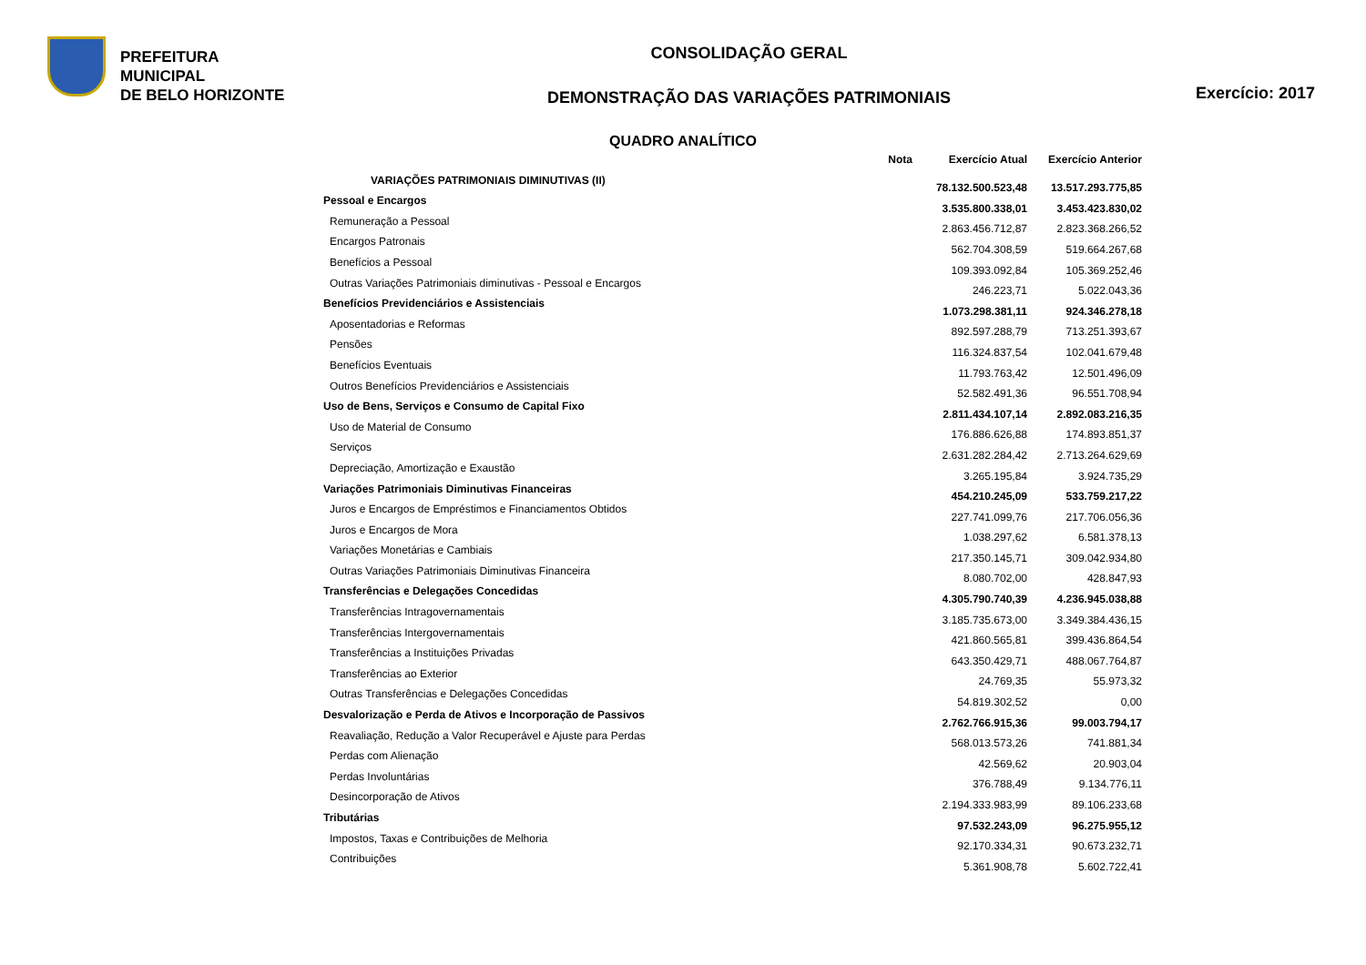PREFEITURA MUNICIPAL
DE BELO HORIZONTE
CONSOLIDAÇÃO GERAL
DEMONSTRAÇÃO DAS VARIAÇÕES PATRIMONIAIS
Exercício: 2017
QUADRO ANALÍTICO
| | Nota | Exercício Atual | Exercício Anterior |
| --- | --- | --- | --- |
| VARIAÇÕES PATRIMONIAIS DIMINUTIVAS (II) | | 78.132.500.523,48 | 13.517.293.775,85 |
| Pessoal e Encargos | | 3.535.800.338,01 | 3.453.423.830,02 |
| Remuneração a Pessoal | | 2.863.456.712,87 | 2.823.368.266,52 |
| Encargos Patronais | | 562.704.308,59 | 519.664.267,68 |
| Benefícios a Pessoal | | 109.393.092,84 | 105.369.252,46 |
| Outras Variações Patrimoniais diminutivas - Pessoal e Encargos | | 246.223,71 | 5.022.043,36 |
| Benefícios Previdenciários e Assistenciais | | 1.073.298.381,11 | 924.346.278,18 |
| Aposentadorias e Reformas | | 892.597.288,79 | 713.251.393,67 |
| Pensões | | 116.324.837,54 | 102.041.679,48 |
| Benefícios Eventuais | | 11.793.763,42 | 12.501.496,09 |
| Outros Benefícios Previdenciários e Assistenciais | | 52.582.491,36 | 96.551.708,94 |
| Uso de Bens, Serviços e Consumo de Capital Fixo | | 2.811.434.107,14 | 2.892.083.216,35 |
| Uso de Material de Consumo | | 176.886.626,88 | 174.893.851,37 |
| Serviços | | 2.631.282.284,42 | 2.713.264.629,69 |
| Depreciação, Amortização e Exaustão | | 3.265.195,84 | 3.924.735,29 |
| Variações Patrimoniais Diminutivas Financeiras | | 454.210.245,09 | 533.759.217,22 |
| Juros e Encargos de Empréstimos e Financiamentos Obtidos | | 227.741.099,76 | 217.706.056,36 |
| Juros e Encargos de Mora | | 1.038.297,62 | 6.581.378,13 |
| Variações Monetárias e Cambiais | | 217.350.145,71 | 309.042.934,80 |
| Outras Variações Patrimoniais Diminutivas Financeira | | 8.080.702,00 | 428.847,93 |
| Transferências e Delegações Concedidas | | 4.305.790.740,39 | 4.236.945.038,88 |
| Transferências Intragovernamentais | | 3.185.735.673,00 | 3.349.384.436,15 |
| Transferências Intergovernamentais | | 421.860.565,81 | 399.436.864,54 |
| Transferências a Instituições Privadas | | 643.350.429,71 | 488.067.764,87 |
| Transferências ao Exterior | | 24.769,35 | 55.973,32 |
| Outras Transferências e Delegações Concedidas | | 54.819.302,52 | 0,00 |
| Desvalorização e Perda de Ativos e Incorporação de Passivos | | 2.762.766.915,36 | 99.003.794,17 |
| Reavaliação, Redução a Valor Recuperável e Ajuste para Perdas | | 568.013.573,26 | 741.881,34 |
| Perdas com Alienação | | 42.569,62 | 20.903,04 |
| Perdas Involuntárias | | 376.788,49 | 9.134.776,11 |
| Desincorporação de Ativos | | 2.194.333.983,99 | 89.106.233,68 |
| Tributárias | | 97.532.243,09 | 96.275.955,12 |
| Impostos, Taxas e Contribuições de Melhoria | | 92.170.334,31 | 90.673.232,71 |
| Contribuições | | 5.361.908,78 | 5.602.722,41 |